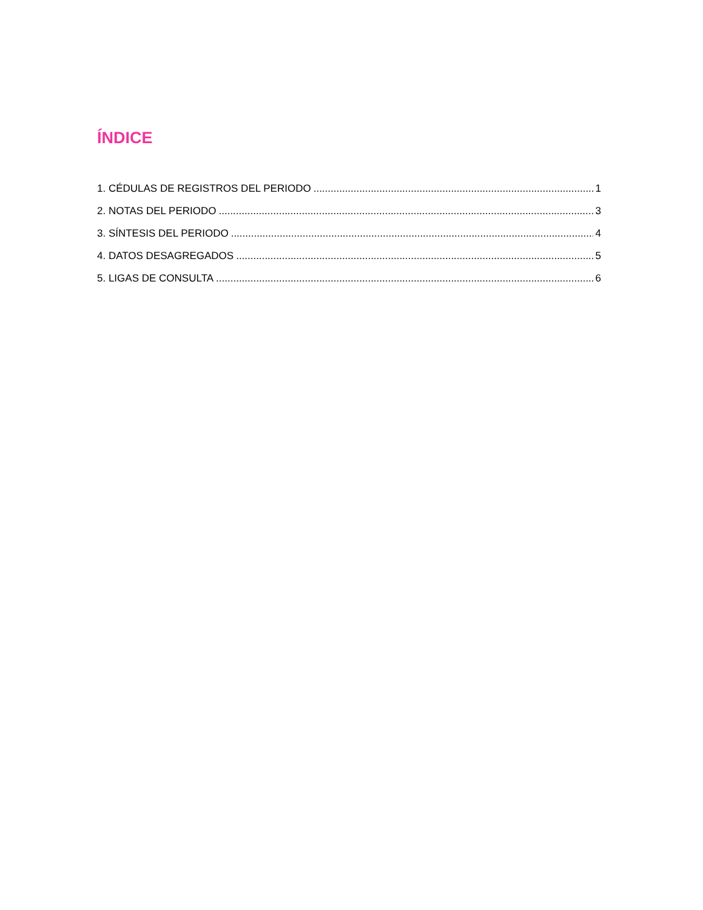ÍNDICE
1. CÉDULAS DE REGISTROS DEL PERIODO 1
2. NOTAS DEL PERIODO 3
3. SÍNTESIS DEL PERIODO 4
4. DATOS DESAGREGADOS 5
5. LIGAS DE CONSULTA 6